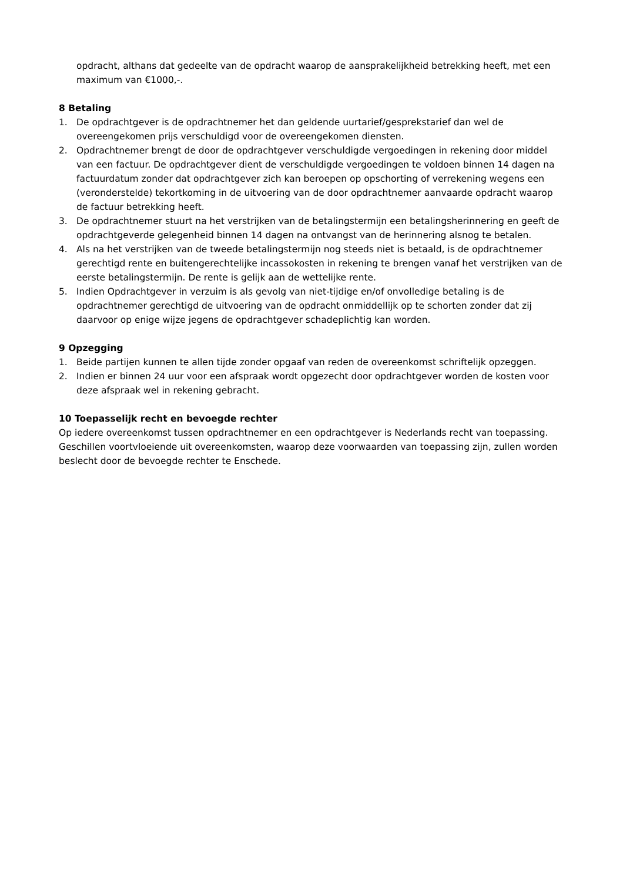opdracht, althans dat gedeelte van de opdracht waarop de aansprakelijkheid betrekking heeft, met een maximum van €1000,-.
8 Betaling
1. De opdrachtgever is de opdrachtnemer het dan geldende uurtarief/gesprekstarief dan wel de overeengekomen prijs verschuldigd voor de overeengekomen diensten.
2. Opdrachtnemer brengt de door de opdrachtgever verschuldigde vergoedingen in rekening door middel van een factuur. De opdrachtgever dient de verschuldigde vergoedingen te voldoen binnen 14 dagen na factuurdatum zonder dat opdrachtgever zich kan beroepen op opschorting of verrekening wegens een (veronderstelde) tekortkoming in de uitvoering van de door opdrachtnemer aanvaarde opdracht waarop de factuur betrekking heeft.
3. De opdrachtnemer stuurt na het verstrijken van de betalingstermijn een betalingsherinnering en geeft de opdrachtgeverde gelegenheid binnen 14 dagen na ontvangst van de herinnering alsnog te betalen.
4. Als na het verstrijken van de tweede betalingstermijn nog steeds niet is betaald, is de opdrachtnemer gerechtigd rente en buitengerechtelijke incassokosten in rekening te brengen vanaf het verstrijken van de eerste betalingstermijn. De rente is gelijk aan de wettelijke rente.
5. Indien Opdrachtgever in verzuim is als gevolg van niet-tijdige en/of onvolledige betaling is de opdrachtnemer gerechtigd de uitvoering van de opdracht onmiddellijk op te schorten zonder dat zij daarvoor op enige wijze jegens de opdrachtgever schadeplichtig kan worden.
9 Opzegging
1. Beide partijen kunnen te allen tijde zonder opgaaf van reden de overeenkomst schriftelijk opzeggen.
2. Indien er binnen 24 uur voor een afspraak wordt opgezecht door opdrachtgever worden de kosten voor deze afspraak wel in rekening gebracht.
10 Toepasselijk recht en bevoegde rechter
Op iedere overeenkomst tussen opdrachtnemer en een opdrachtgever is Nederlands recht van toepassing. Geschillen voortvloeiende uit overeenkomsten, waarop deze voorwaarden van toepassing zijn, zullen worden beslecht door de bevoegde rechter te Enschede.